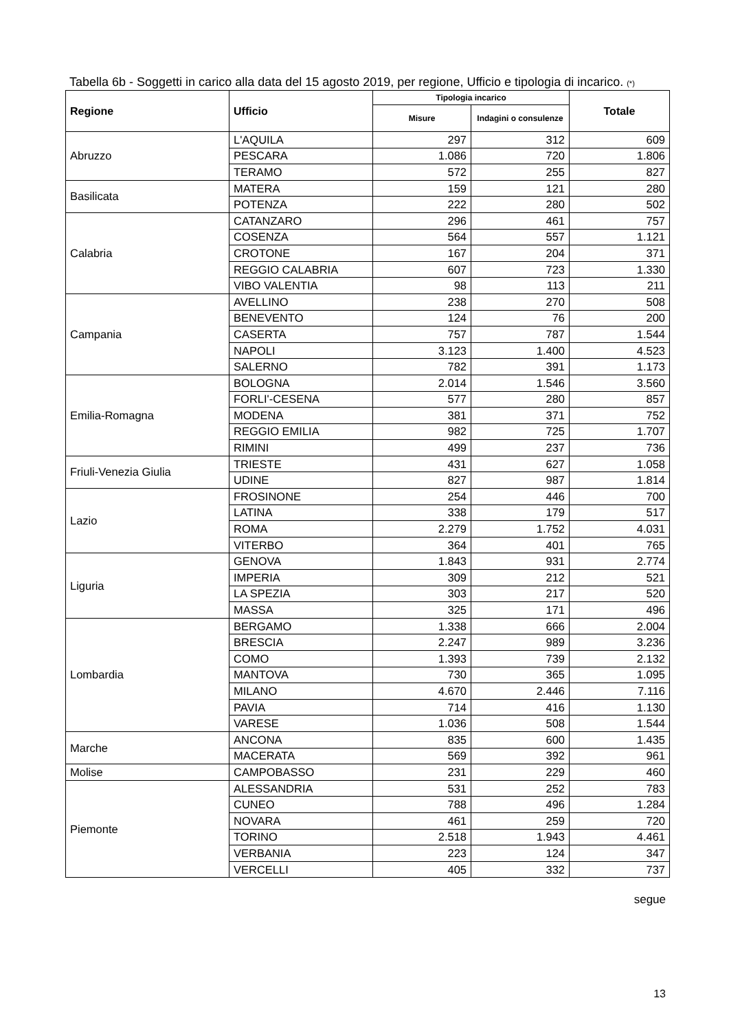Tabella 6b - Soggetti in carico alla data del 15 agosto 2019, per regione, Ufficio e tipologia di incarico. (*)
| Regione | Ufficio | Tipologia incarico | | Totale |
| --- | --- | --- | --- | --- |
| | | Misure | Indagini o consulenze | |
| Abruzzo | L'AQUILA | 297 | 312 | 609 |
| | PESCARA | 1.086 | 720 | 1.806 |
| | TERAMO | 572 | 255 | 827 |
| Basilicata | MATERA | 159 | 121 | 280 |
| | POTENZA | 222 | 280 | 502 |
| Calabria | CATANZARO | 296 | 461 | 757 |
| | COSENZA | 564 | 557 | 1.121 |
| | CROTONE | 167 | 204 | 371 |
| | REGGIO CALABRIA | 607 | 723 | 1.330 |
| | VIBO VALENTIA | 98 | 113 | 211 |
| Campania | AVELLINO | 238 | 270 | 508 |
| | BENEVENTO | 124 | 76 | 200 |
| | CASERTA | 757 | 787 | 1.544 |
| | NAPOLI | 3.123 | 1.400 | 4.523 |
| | SALERNO | 782 | 391 | 1.173 |
| Emilia-Romagna | BOLOGNA | 2.014 | 1.546 | 3.560 |
| | FORLI'-CESENA | 577 | 280 | 857 |
| | MODENA | 381 | 371 | 752 |
| | REGGIO EMILIA | 982 | 725 | 1.707 |
| | RIMINI | 499 | 237 | 736 |
| Friuli-Venezia Giulia | TRIESTE | 431 | 627 | 1.058 |
| | UDINE | 827 | 987 | 1.814 |
| Lazio | FROSINONE | 254 | 446 | 700 |
| | LATINA | 338 | 179 | 517 |
| | ROMA | 2.279 | 1.752 | 4.031 |
| | VITERBO | 364 | 401 | 765 |
| Liguria | GENOVA | 1.843 | 931 | 2.774 |
| | IMPERIA | 309 | 212 | 521 |
| | LA SPEZIA | 303 | 217 | 520 |
| | MASSA | 325 | 171 | 496 |
| Lombardia | BERGAMO | 1.338 | 666 | 2.004 |
| | BRESCIA | 2.247 | 989 | 3.236 |
| | COMO | 1.393 | 739 | 2.132 |
| | MANTOVA | 730 | 365 | 1.095 |
| | MILANO | 4.670 | 2.446 | 7.116 |
| | PAVIA | 714 | 416 | 1.130 |
| | VARESE | 1.036 | 508 | 1.544 |
| Marche | ANCONA | 835 | 600 | 1.435 |
| | MACERATA | 569 | 392 | 961 |
| Molise | CAMPOBASSO | 231 | 229 | 460 |
| Piemonte | ALESSANDRIA | 531 | 252 | 783 |
| | CUNEO | 788 | 496 | 1.284 |
| | NOVARA | 461 | 259 | 720 |
| | TORINO | 2.518 | 1.943 | 4.461 |
| | VERBANIA | 223 | 124 | 347 |
| | VERCELLI | 405 | 332 | 737 |
segue
13